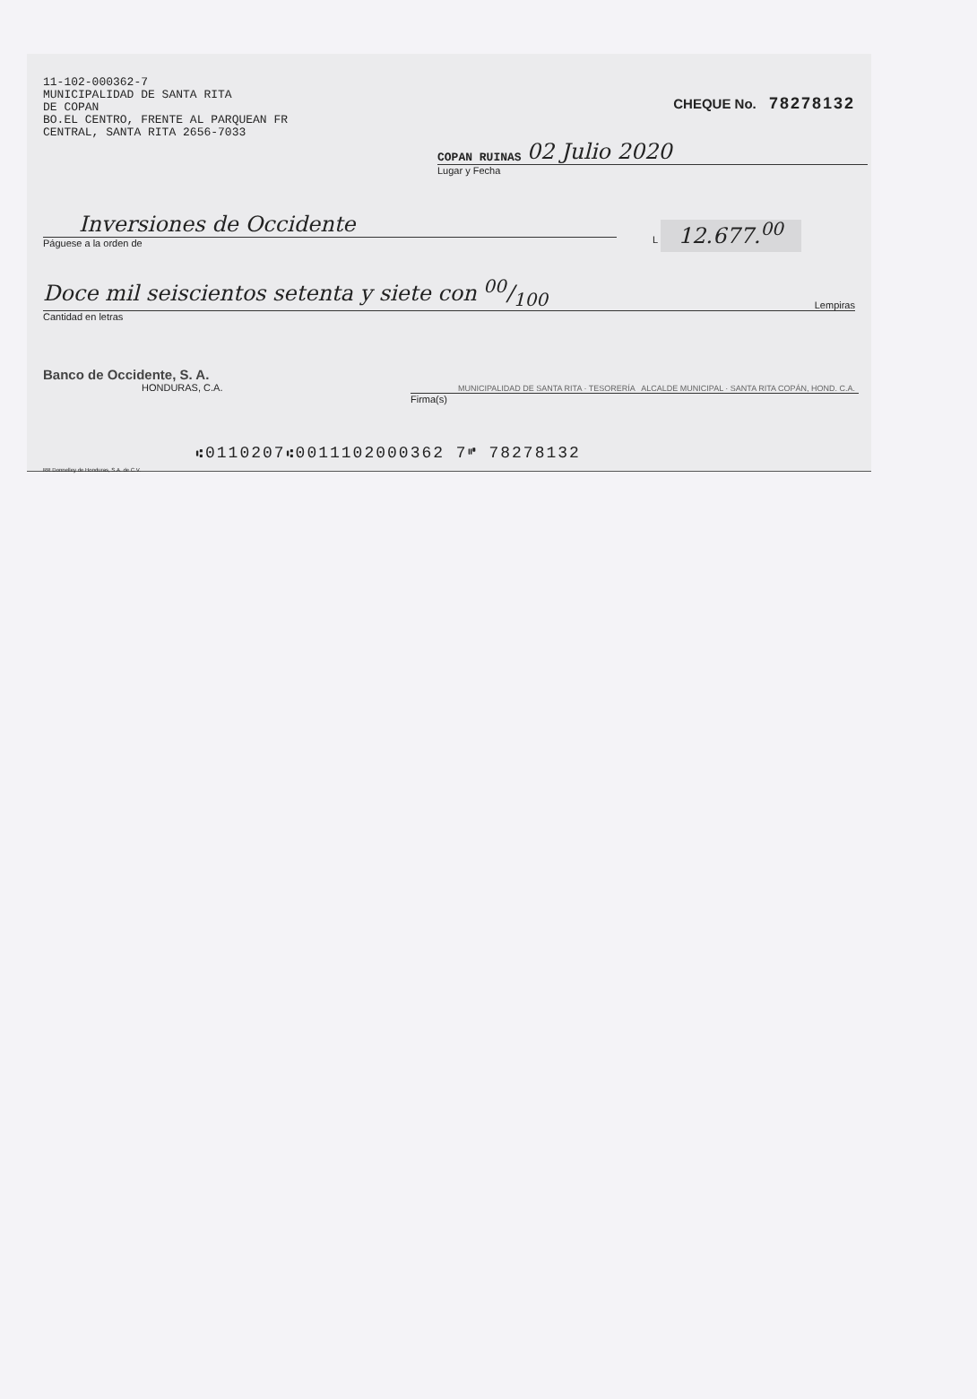11-102-000362-7
MUNICIPALIDAD DE SANTA RITA
DE COPAN
BO.EL CENTRO, FRENTE AL PARQUEAN FR
CENTRAL, SANTA RITA 2656-7033
CHEQUE No. 78278132
COPAN RUINAS 02 Julio 2020
Lugar y Fecha
Inversiones de Occidente
Páguese a la orden de
L 12.677.<sup>00</sup>
Doce mil seiscientos setenta y siete con 00/100 Lempiras
Cantidad en letras
Banco de Occidente, S. A.
HONDURAS, C.A.
MUNICIPALIDAD DE SANTA RITA · TESORERÍA ALCALDE MUNICIPAL · SANTA RITA COPÁN, HOND. C.A.
Firma(s)
⑆0110207⑆0011102000362 7⑈ 78278132
RR Donnelley de Honduras, S.A. de C.V.